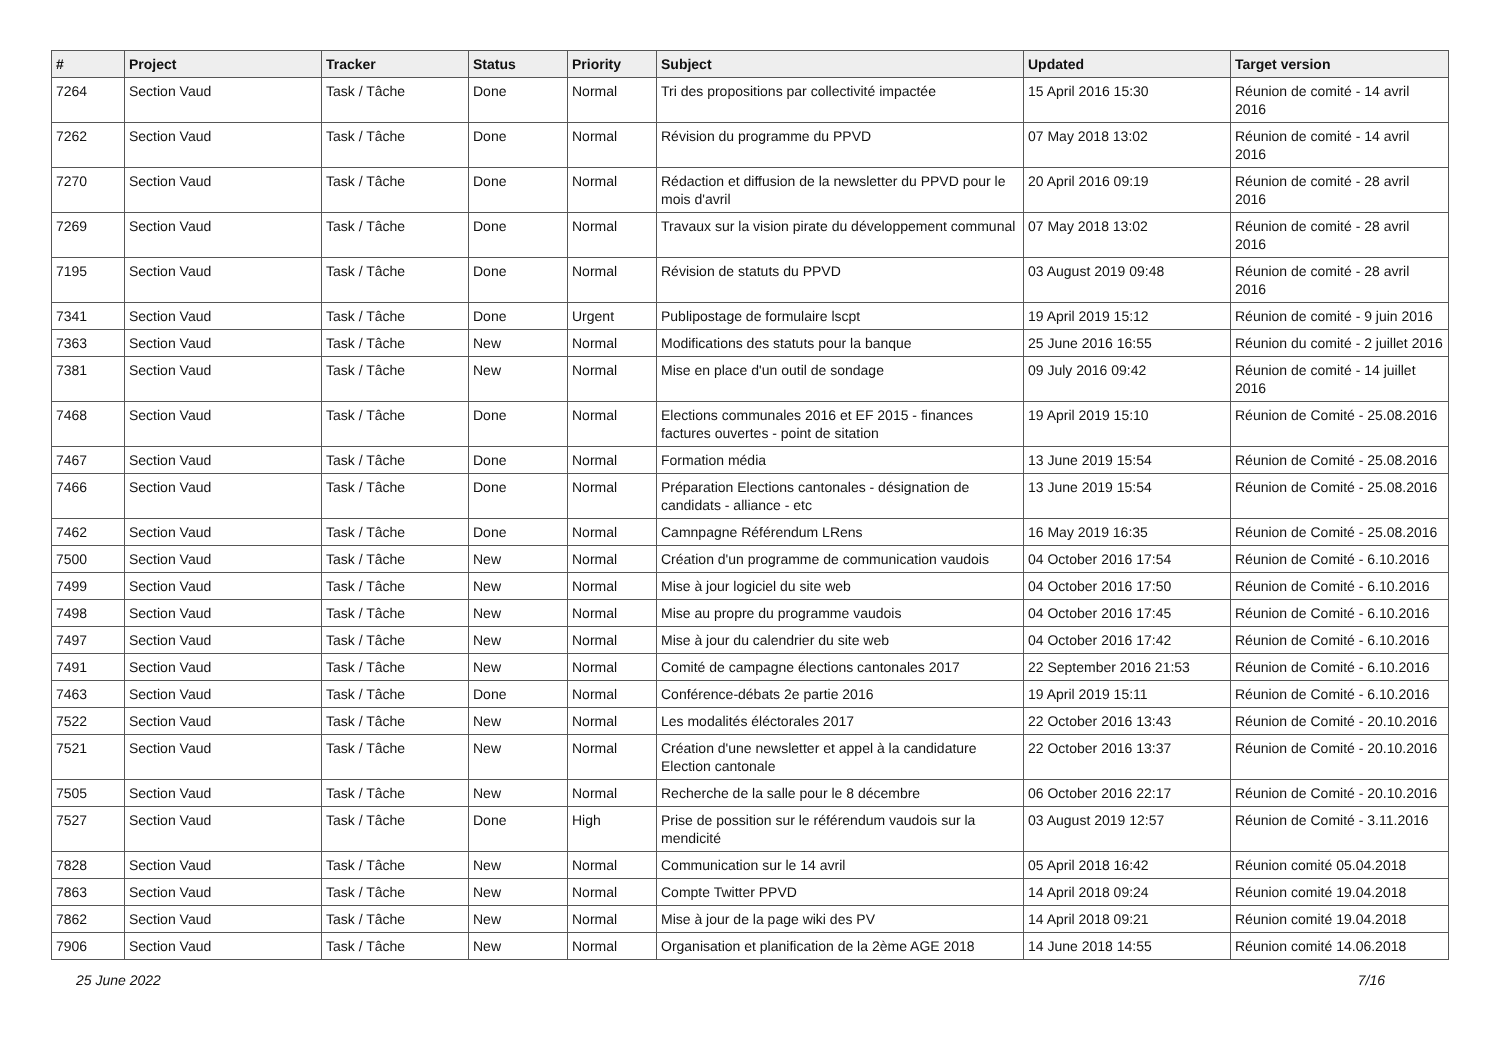| # | Project | Tracker | Status | Priority | Subject | Updated | Target version |
| --- | --- | --- | --- | --- | --- | --- | --- |
| 7264 | Section Vaud | Task / Tâche | Done | Normal | Tri des propositions par collectivité impactée | 15 April 2016 15:30 | Réunion de comité - 14 avril 2016 |
| 7262 | Section Vaud | Task / Tâche | Done | Normal | Révision du programme du PPVD | 07 May 2018 13:02 | Réunion de comité - 14 avril 2016 |
| 7270 | Section Vaud | Task / Tâche | Done | Normal | Rédaction et diffusion de la newsletter du PPVD pour le mois d'avril | 20 April 2016 09:19 | Réunion de comité - 28 avril 2016 |
| 7269 | Section Vaud | Task / Tâche | Done | Normal | Travaux sur la vision pirate du développement communal | 07 May 2018 13:02 | Réunion de comité - 28 avril 2016 |
| 7195 | Section Vaud | Task / Tâche | Done | Normal | Révision de statuts du PPVD | 03 August 2019 09:48 | Réunion de comité - 28 avril 2016 |
| 7341 | Section Vaud | Task / Tâche | Done | Urgent | Publipostage de formulaire lscpt | 19 April 2019 15:12 | Réunion de comité - 9 juin 2016 |
| 7363 | Section Vaud | Task / Tâche | New | Normal | Modifications des statuts pour la banque | 25 June 2016 16:55 | Réunion du comité - 2 juillet 2016 |
| 7381 | Section Vaud | Task / Tâche | New | Normal | Mise en place d'un outil de sondage | 09 July 2016 09:42 | Réunion de comité - 14 juillet 2016 |
| 7468 | Section Vaud | Task / Tâche | Done | Normal | Elections communales 2016 et EF 2015 - finances factures ouvertes - point de sitation | 19 April 2019 15:10 | Réunion de Comité - 25.08.2016 |
| 7467 | Section Vaud | Task / Tâche | Done | Normal | Formation média | 13 June 2019 15:54 | Réunion de Comité - 25.08.2016 |
| 7466 | Section Vaud | Task / Tâche | Done | Normal | Préparation Elections cantonales - désignation de candidats - alliance - etc | 13 June 2019 15:54 | Réunion de Comité - 25.08.2016 |
| 7462 | Section Vaud | Task / Tâche | Done | Normal | Camnpagne Référendum LRens | 16 May 2019 16:35 | Réunion de Comité - 25.08.2016 |
| 7500 | Section Vaud | Task / Tâche | New | Normal | Création d'un programme de communication vaudois | 04 October 2016 17:54 | Réunion de Comité - 6.10.2016 |
| 7499 | Section Vaud | Task / Tâche | New | Normal | Mise à jour logiciel du site web | 04 October 2016 17:50 | Réunion de Comité - 6.10.2016 |
| 7498 | Section Vaud | Task / Tâche | New | Normal | Mise au propre du programme vaudois | 04 October 2016 17:45 | Réunion de Comité - 6.10.2016 |
| 7497 | Section Vaud | Task / Tâche | New | Normal | Mise à jour du calendrier du site web | 04 October 2016 17:42 | Réunion de Comité - 6.10.2016 |
| 7491 | Section Vaud | Task / Tâche | New | Normal | Comité de campagne élections cantonales 2017 | 22 September 2016 21:53 | Réunion de Comité - 6.10.2016 |
| 7463 | Section Vaud | Task / Tâche | Done | Normal | Conférence-débats 2e partie 2016 | 19 April 2019 15:11 | Réunion de Comité - 6.10.2016 |
| 7522 | Section Vaud | Task / Tâche | New | Normal | Les modalités éléctorales 2017 | 22 October 2016 13:43 | Réunion de Comité - 20.10.2016 |
| 7521 | Section Vaud | Task / Tâche | New | Normal | Création d'une newsletter et appel à la candidature Election cantonale | 22 October 2016 13:37 | Réunion de Comité - 20.10.2016 |
| 7505 | Section Vaud | Task / Tâche | New | Normal | Recherche de la salle pour le 8 décembre | 06 October 2016 22:17 | Réunion de Comité - 20.10.2016 |
| 7527 | Section Vaud | Task / Tâche | Done | High | Prise de possition sur le référendum vaudois sur la mendicité | 03 August 2019 12:57 | Réunion de Comité - 3.11.2016 |
| 7828 | Section Vaud | Task / Tâche | New | Normal | Communication sur le 14 avril | 05 April 2018 16:42 | Réunion comité 05.04.2018 |
| 7863 | Section Vaud | Task / Tâche | New | Normal | Compte Twitter PPVD | 14 April 2018 09:24 | Réunion comité 19.04.2018 |
| 7862 | Section Vaud | Task / Tâche | New | Normal | Mise à jour de la page wiki des PV | 14 April 2018 09:21 | Réunion comité 19.04.2018 |
| 7906 | Section Vaud | Task / Tâche | New | Normal | Organisation et planification de la 2ème AGE 2018 | 14 June 2018 14:55 | Réunion comité 14.06.2018 |
25 June 2022 7/16